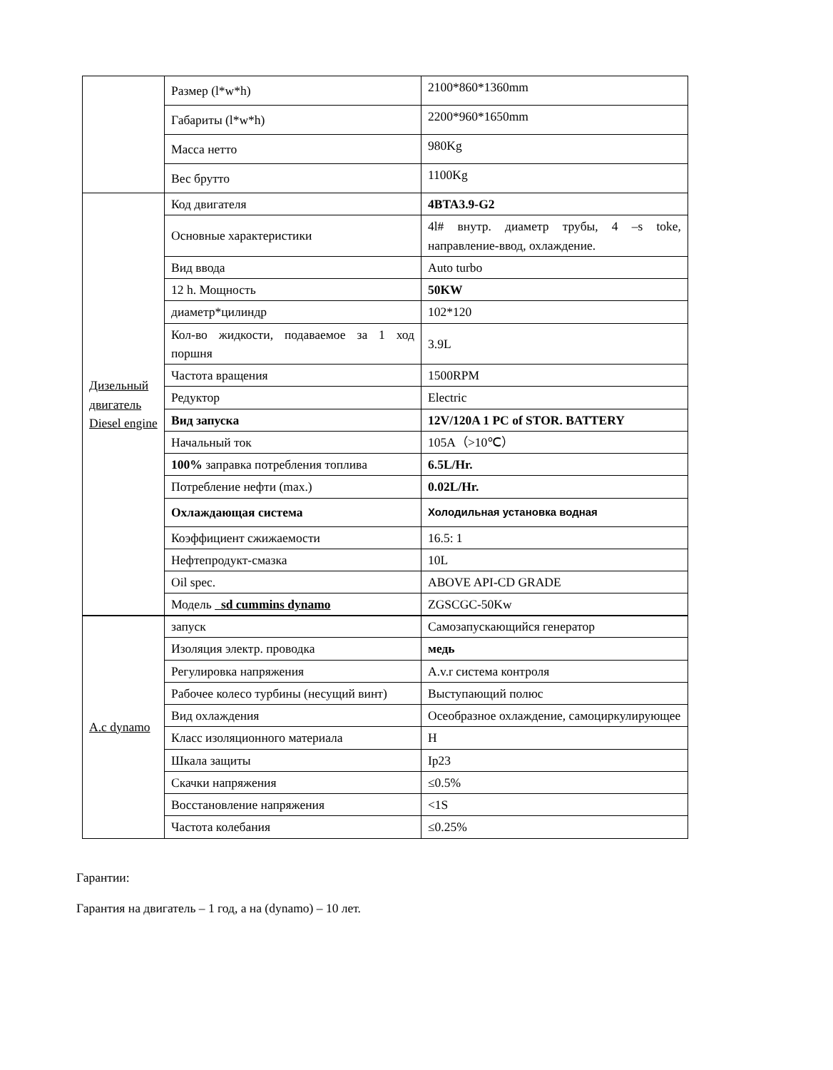| | Размер (l*w*h) | 2100*860*1360mm |
| | Габариты (l*w*h) | 2200*960*1650mm |
| | Масса нетто | 980Kg |
| | Вес брутто | 1100Kg |
| Дизельный двигатель Diesel engine | Код двигателя | 4BTA3.9-G2 |
| | Основные характеристики | 4l# внутр. диаметр трубы, 4 –s toke, направление-ввод, охлаждение. |
| | Вид ввода | Auto turbo |
| | 12 h. Мощность | 50KW |
| | диаметр*цилиндр | 102*120 |
| | Кол-во жидкости, подаваемое за 1 ход поршня | 3.9L |
| | Частота вращения | 1500RPM |
| | Редуктор | Electric |
| | Вид запуска | 12V/120A 1 PC of STOR. BATTERY |
| | Начальный ток | 105A（>10℃） |
| | 100% заправка потребления топлива | 6.5L/Hr. |
| | Потребление нефти (max.) | 0.02L/Hr. |
| | Охлаждающая система | Холодильная установка водная |
| | Коэффициент сжижаемости | 16.5: 1 |
| | Нефтепродукт-смазка | 10L |
| | Oil spec. | ABOVE API-CD GRADE |
| | Модель sd cummins dynamo | ZGSCGC-50Kw |
| A.c dynamo | запуск | Самозапускающийся генератор |
| | Изоляция электр. проводка | медь |
| | Регулировка напряжения | A.v.r система контроля |
| | Рабочее колесо турбины (несущий винт) | Выступающий полюс |
| | Вид охлаждения | Осеобразное охлаждение, самоциркулирующее |
| | Класс изоляционного материала | H |
| | Шкала защиты | Ip23 |
| | Скачки напряжения | ≤0.5% |
| | Восстановление напряжения | <1S |
| | Частота колебания | ≤0.25% |
Гарантии:
Гарантия на двигатель – 1 год, а на (dynamo) – 10 лет.